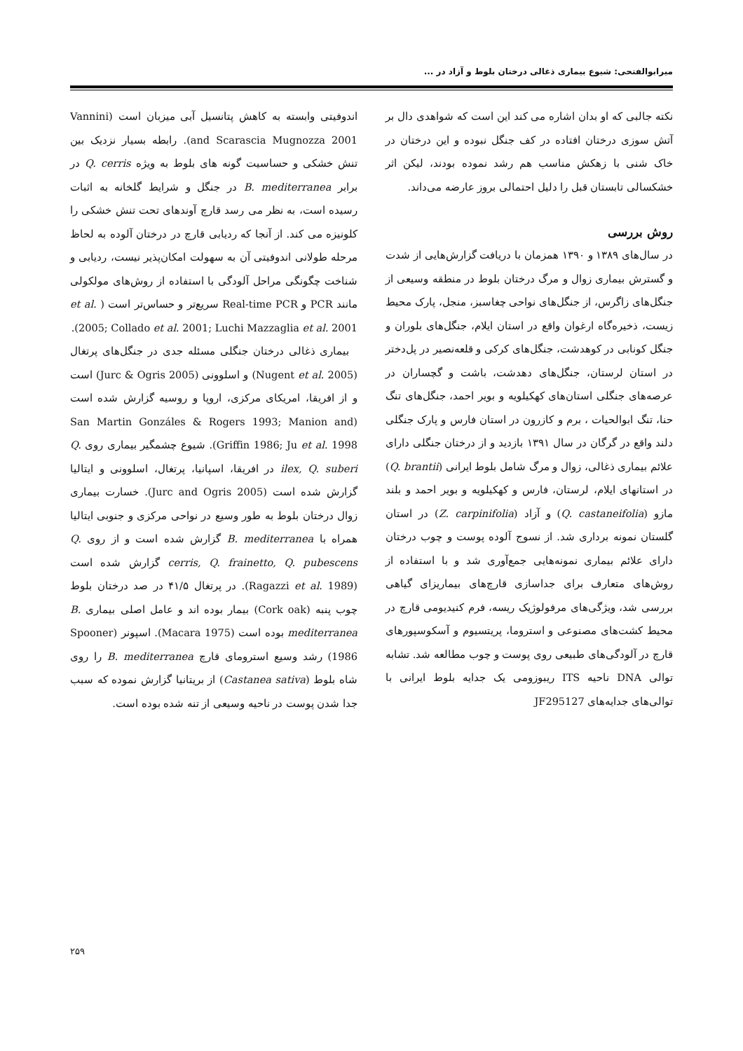میرابوالفتحی: شیوع بیماری ذغالی درختان بلوط و آزاد در ...
اندوفیتی وابسته به کاهش پتانسیل آبی میزبان است (Vannini and Scarascia Mugnozza 2001). رابطه بسیار نزدیک بین تنش خشکی و حساسیت گونه های بلوط به ویژه Q. cerris در برابر B. mediterranea در جنگل و شرایط گلخانه به اثبات رسیده است، به نظر می رسد قارچ آوندهای تحت تنش خشکی را کلونیزه می کند. از آنجا که ردیابی قارچ در درختان آلوده به لحاظ مرحله طولانی اندوفیتی آن به سهولت امکان‌پذیر نیست، ردیابی و شناخت چگونگی مراحل آلودگی با استفاده از روش‌های مولکولی مانند PCR و Real-time PCR سریع‌تر و حساس‌تر است ( et al. 2005; Collado et al. 2001; Luchi Mazzaglia et al. 2001).
بیماری ذغالی درختان جنگلی مسئله جدی در جنگل‌های پرتغال (Nugent et al. 2005) و اسلوونی (Jurc & Ogris 2005) است و از افریقا، امریکای مرکزی، اروپا و روسیه گزارش شده است (San Martin Gonzáles & Rogers 1993; Manion and Griffin 1986; Ju et al. 1998). شیوع چشمگیر بیماری روی Q. ilex, Q. suberi در افریقا، اسپانیا، پرتغال، اسلوونی و ایتالیا گزارش شده است (Jurc and Ogris 2005). خسارت بیماری زوال درختان بلوط به طور وسیع در نواحی مرکزی و جنوبی ایتالیا همراه با B. mediterranea گزارش شده است و از روی Q. cerris, Q. frainetto, Q. pubescens گزارش شده است (Ragazzi et al. 1989). در پرتغال ۴۱/۵ در صد درختان بلوط چوب پنبه (Cork oak) بیمار بوده اند و عامل اصلی بیماری B. mediterranea بوده است (Macara 1975). اسپونر (Spooner 1986) رشد وسیع استرومای قارچ B. mediterranea را روی شاه بلوط (Castanea sativa) از بریتانیا گزارش نموده که سبب جدا شدن پوست در ناحیه وسیعی از تنه شده بوده است.
نکته جالبی که او بدان اشاره می کند این است که شواهدی دال بر آتش سوزی درختان افتاده در کف جنگل نبوده و این درختان در خاک شنی با زهکش مناسب هم رشد نموده بودند، لیکن اثر خشکسالی تابستان قبل را دلیل احتمالی بروز عارضه می‌داند.
روش بررسی
در سال‌های ۱۳۸۹ و ۱۳۹۰ همزمان با دریافت گزارش‌هایی از شدت و گسترش بیماری زوال و مرگ درختان بلوط در منطقه وسیعی از جنگل‌های زاگرس، از جنگل‌های نواحی چغاسبز، منجل، پارک محیط زیست، ذخیره‌گاه ارغوان واقع در استان ایلام، جنگل‌های بلوران و جنگل کونابی در کوهدشت، جنگل‌های کرکی و قلعه‌نصیر در پل‌دختر در استان لرستان، جنگل‌های دهدشت، باشت و گچساران در عرصه‌های جنگلی استان‌های کهکیلویه و بویر احمد، جنگل‌های تنگ حنا، تنگ ابوالحیات ، برم و کازرون در استان فارس و پارک جنگلی دلند واقع در گرگان در سال ۱۳۹۱ بازدید و از درختان جنگلی دارای علائم بیماری ذغالی، زوال و مرگ شامل بلوط ایرانی (Q. brantii) در استانهای ایلام، لرستان، فارس و کهکیلویه و بویر احمد و بلند مازو (Q. castaneifolia) و آزاد (Z. carpinifolia) در استان گلستان نمونه برداری شد. از نسوج آلوده پوست و چوب درختان دارای علائم بیماری نمونه‌هایی جمع‌آوری شد و با استفاده از روش‌های متعارف برای جداسازی قارچ‌های بیماریزای گیاهی بررسی شد، ویژگی‌های مرفولوژیک ریسه، فرم کنیدیومی قارچ در محیط کشت‌های مصنوعی و استروما، پریتسیوم و آسکوسپورهای قارچ در آلودگی‌های طبیعی روی پوست و چوب مطالعه شد. تشابه توالی DNA ناحیه ITS ریبوزومی یک جدایه بلوط ایرانی با توالی‌های جدایه‌های JF295127
۲۵۹